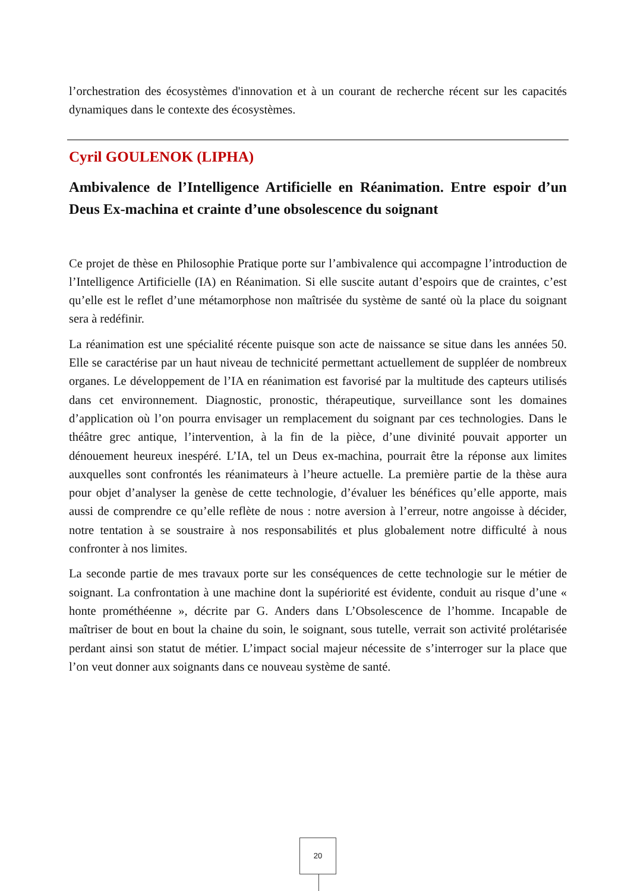l’orchestration des écosystèmes d'innovation et à un courant de recherche récent sur les capacités dynamiques dans le contexte des écosystèmes.
Cyril GOULENOK (LIPHA)
Ambivalence de l’Intelligence Artificielle en Réanimation. Entre espoir d’un Deus Ex-machina et crainte d’une obsolescence du soignant
Ce projet de thèse en Philosophie Pratique porte sur l’ambivalence qui accompagne l’introduction de l’Intelligence Artificielle (IA) en Réanimation. Si elle suscite autant d’espoirs que de craintes, c’est qu’elle est le reflet d’une métamorphose non maîtrisée du système de santé où la place du soignant sera à redéfinir.
La réanimation est une spécialité récente puisque son acte de naissance se situe dans les années 50. Elle se caractérise par un haut niveau de technicité permettant actuellement de suppléer de nombreux organes. Le développement de l’IA en réanimation est favorisé par la multitude des capteurs utilisés dans cet environnement. Diagnostic, pronostic, thérapeutique, surveillance sont les domaines d’application où l’on pourra envisager un remplacement du soignant par ces technologies. Dans le théâtre grec antique, l’intervention, à la fin de la pièce, d’une divinité pouvait apporter un dénouement heureux inespéré. L’IA, tel un Deus ex-machina, pourrait être la réponse aux limites auxquelles sont confrontés les réanimateurs à l’heure actuelle. La première partie de la thèse aura pour objet d’analyser la genèse de cette technologie, d’évaluer les bénéfices qu’elle apporte, mais aussi de comprendre ce qu’elle reflète de nous : notre aversion à l’erreur, notre angoisse à décider, notre tentation à se soustraire à nos responsabilités et plus globalement notre difficulté à nous confronter à nos limites.
La seconde partie de mes travaux porte sur les conséquences de cette technologie sur le métier de soignant. La confrontation à une machine dont la supériorité est évidente, conduit au risque d’une « honte prométhéenne », décrite par G. Anders dans L’Obsolescence de l’homme. Incapable de maîtriser de bout en bout la chaine du soin, le soignant, sous tutelle, verrait son activité prolétarisée perdant ainsi son statut de métier. L’impact social majeur nécessite de s’interroger sur la place que l’on veut donner aux soignants dans ce nouveau système de santé.
20